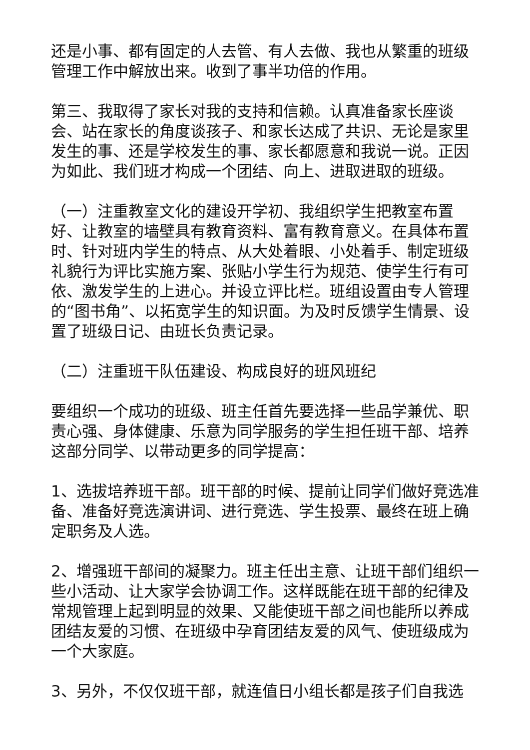还是小事、都有固定的人去管、有人去做、我也从繁重的班级管理工作中解放出来。收到了事半功倍的作用。
第三、我取得了家长对我的支持和信赖。认真准备家长座谈会、站在家长的角度谈孩子、和家长达成了共识、无论是家里发生的事、还是学校发生的事、家长都愿意和我说一说。正因为如此、我们班才构成一个团结、向上、进取进取的班级。
（一）注重教室文化的建设开学初、我组织学生把教室布置好、让教室的墙壁具有教育资料、富有教育意义。在具体布置时、针对班内学生的特点、从大处着眼、小处着手、制定班级礼貌行为评比实施方案、张贴小学生行为规范、使学生行有可依、激发学生的上进心。并设立评比栏。班组设置由专人管理的“图书角”、以拓宽学生的知识面。为及时反馈学生情景、设置了班级日记、由班长负责记录。
（二）注重班干队伍建设、构成良好的班风班纪
要组织一个成功的班级、班主任首先要选择一些品学兼优、职责心强、身体健康、乐意为同学服务的学生担任班干部、培养这部分同学、以带动更多的同学提高：
1、选拔培养班干部。班干部的时候、提前让同学们做好竞选准备、准备好竞选演讲词、进行竞选、学生投票、最终在班上确定职务及人选。
2、增强班干部间的凝聚力。班主任出主意、让班干部们组织一些小活动、让大家学会协调工作。这样既能在班干部的纪律及常规管理上起到明显的效果、又能使班干部之间也能所以养成团结友爱的习惯、在班级中孕育团结友爱的风气、使班级成为一个大家庭。
3、另外，不仅仅班干部，就连值日小组长都是孩子们自我选